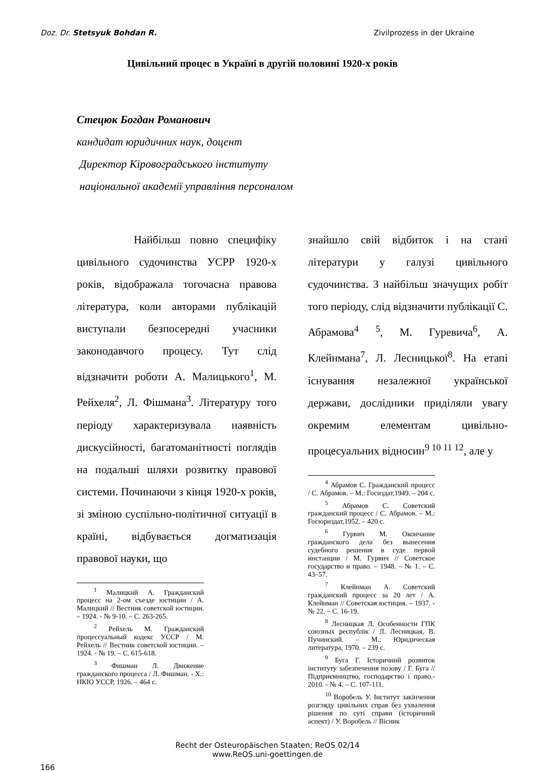Doz. Dr. Stetsyuk Bohdan R. Zivilprozess in der Ukraine
Цивільний процес в Україні в другій половині 1920-х років
Стецюк Богдан Романович
кандидат юридичних наук, доцент
Директор Кіровоградського інституту
національної академії управління персоналом
Найбільш повно специфіку цивільного судочинства УСРР 1920-х років, відображала тогочасна правова література, коли авторами публікацій виступали безпосередні учасники законодавчого процесу. Тут слід відзначити роботи А. Малицького<sup>1</sup>, М. Рейхеля<sup>2</sup>, Л. Фішмана<sup>3</sup>. Літературу того періоду характеризувала наявність дискусійності, багатоманітності поглядів на подальші шляхи розвитку правової системи. Починаючи з кінця 1920-х років, зі зміною суспільно-політичної ситуації в країні, відбувається догматизація правової науки, що
<sup>1</sup> Малицкий А. Гражданский процесс на 2-ом съезде юстиции / А. Малицкий // Вестник советской юстиции. – 1924. - № 9-10. – С. 263-265.
<sup>2</sup> Рейхель М. Гражданский процессуальный кодекс УССР / М. Рейхель // Вестник советской юстиции. – 1924. - № 19. – С. 615-618.
<sup>3</sup> Фишман Л. Движение гражданского процесса / Л. Фишман. - Х.: НКЮ УССР, 1926. – 464 с.
знайшло свій відбиток і на стані літератури у галузі цивільного судочинства. З найбільш значущих робіт того періоду, слід відзначити публікації С. Абрамова<sup>4</sup> <sup>5</sup>, М. Гуревича<sup>6</sup>, А. Клейнмана<sup>7</sup>, Л. Лесницької<sup>8</sup>. На етапі існування незалежної української держави, дослідники приділяли увагу окремим елементам цивільно-процесуальних відносин<sup>9 10 11 12</sup>, але у
<sup>4</sup> Абрамов С. Гражданский процесс / С. Абрамов. – М.: Госиздат,1949. – 204 с.
<sup>5</sup> Абрамов С. Советский гражданский процесс / С. Абрамов. – М.: Госюриздат,1952. – 420 с.
<sup>6</sup> Гурвич М. Окончание гражданского дела без вынесения судебного решения в суде первой инстанции / М. Гурвич // Советское государство и право. – 1948. – № 1. – С. 43–57.
<sup>7</sup> Клейнман А. Советский гражданский процесс за 20 лет / А. Клейнман // Советская юстиция. – 1937. - № 22. – С. 16-19.
<sup>8</sup> Лесницкая Л. Особенности ГПК союзных республік / Л. Лесницкая, В. Пучинский. – М.: Юридическая литература, 1970. – 239 с.
<sup>9</sup> Буга Г. Історичний розвиток інституту забезпечення позову / Г. Буга // Підприємництво, господарство і право.- 2010. - № 4. – С. 107-111.
<sup>10</sup> Воробель У. Інститут закінчення розгляду цивільних справ без ухвалення рішення по суті справи (історичний аспект) / У. Воробель // Вісник
Recht der Osteuropäischen Staaten; ReOS 02/14
www.ReOS.uni-goettingen.de
166